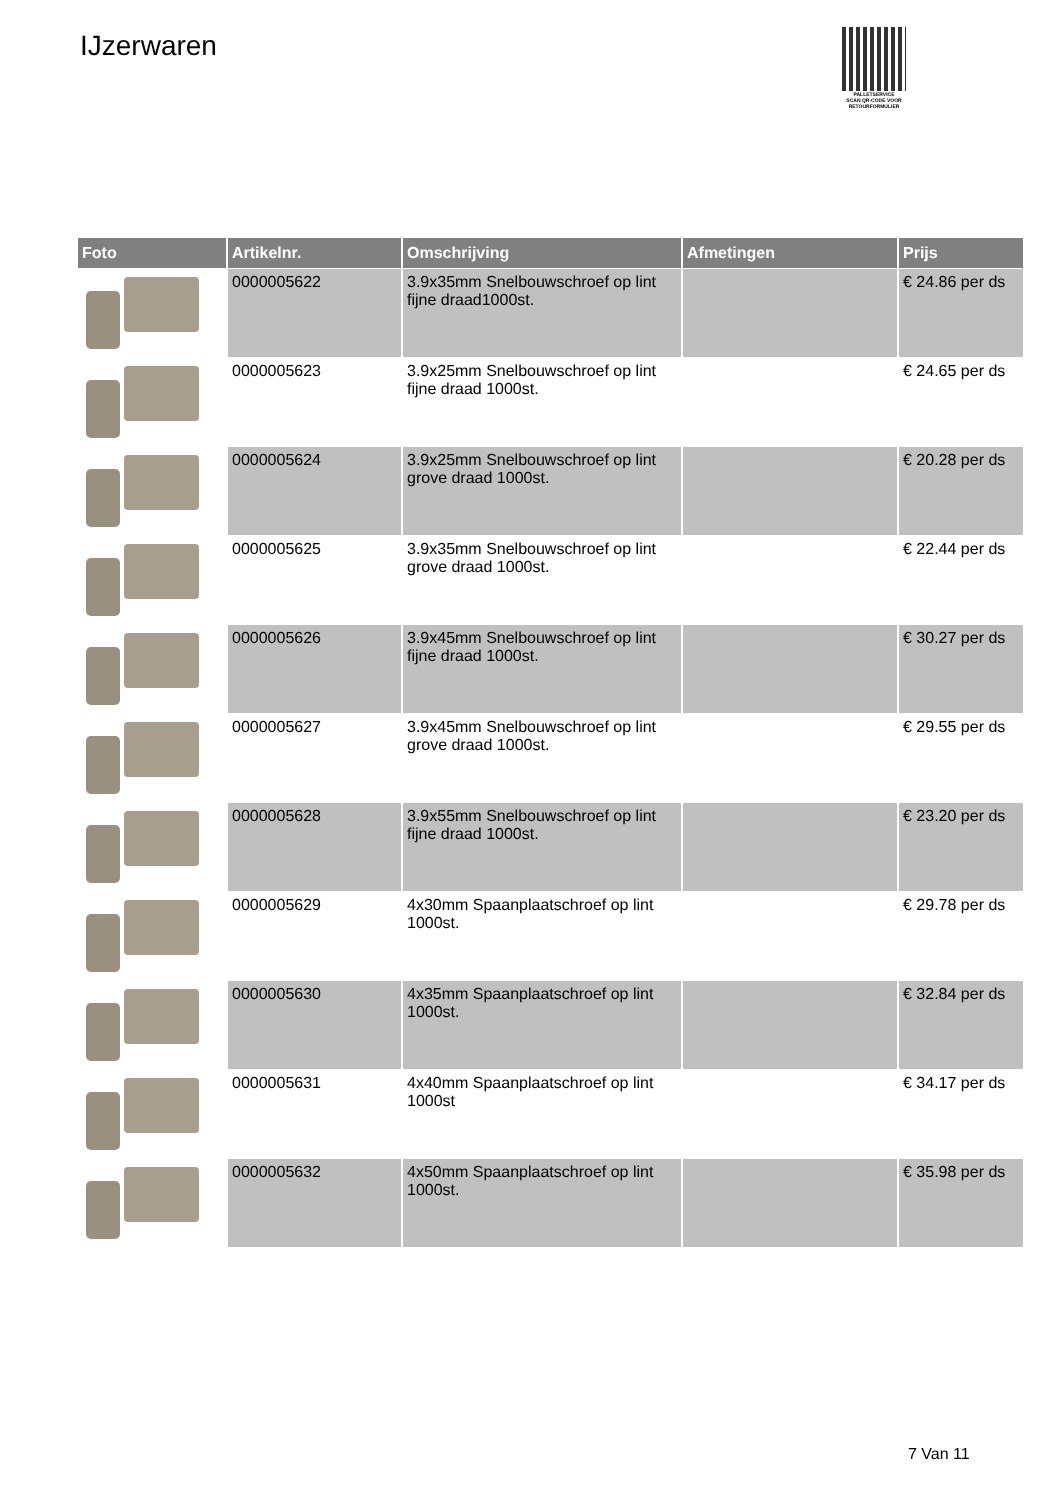IJzerwaren
PALLETSERVICE
SCAN QR-CODE VOOR RETOURFORMULIER
| Foto | Artikelnr. | Omschrijving | Afmetingen | Prijs |
| --- | --- | --- | --- | --- |
| | 0000005622 | 3.9x35mm Snelbouwschroef op lint fijne draad1000st. | | € 24.86 per ds |
| | 0000005623 | 3.9x25mm Snelbouwschroef op lint fijne draad 1000st. | | € 24.65 per ds |
| | 0000005624 | 3.9x25mm Snelbouwschroef op lint grove draad 1000st. | | € 20.28 per ds |
| | 0000005625 | 3.9x35mm Snelbouwschroef op lint grove draad 1000st. | | € 22.44 per ds |
| | 0000005626 | 3.9x45mm Snelbouwschroef op lint fijne draad 1000st. | | € 30.27 per ds |
| | 0000005627 | 3.9x45mm Snelbouwschroef op lint grove draad 1000st. | | € 29.55 per ds |
| | 0000005628 | 3.9x55mm Snelbouwschroef op lint fijne draad 1000st. | | € 23.20 per ds |
| | 0000005629 | 4x30mm Spaanplaatschroef op lint 1000st. | | € 29.78 per ds |
| | 0000005630 | 4x35mm Spaanplaatschroef op lint 1000st. | | € 32.84 per ds |
| | 0000005631 | 4x40mm Spaanplaatschroef op lint 1000st | | € 34.17 per ds |
| | 0000005632 | 4x50mm Spaanplaatschroef op lint 1000st. | | € 35.98 per ds |
7 Van 11